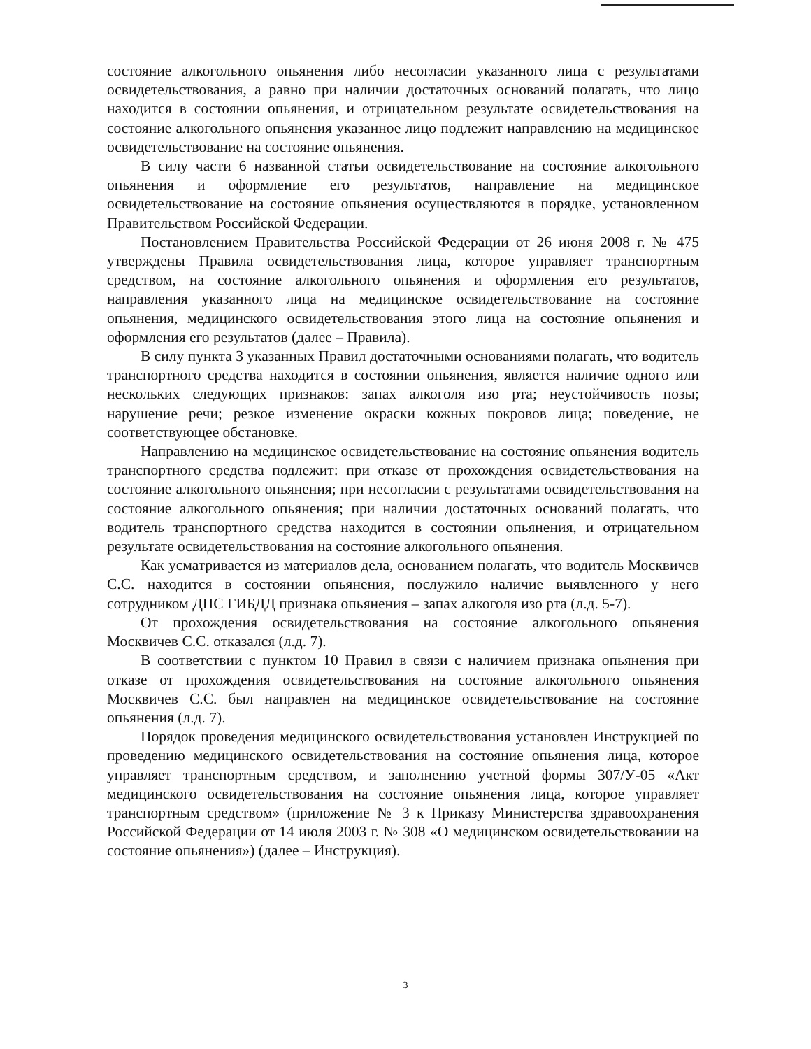состояние алкогольного опьянения либо несогласии указанного лица с результатами освидетельствования, а равно при наличии достаточных оснований полагать, что лицо находится в состоянии опьянения, и отрицательном результате освидетельствования на состояние алкогольного опьянения указанное лицо подлежит направлению на медицинское освидетельствование на состояние опьянения.
В силу части 6 названной статьи освидетельствование на состояние алкогольного опьянения и оформление его результатов, направление на медицинское освидетельствование на состояние опьянения осуществляются в порядке, установленном Правительством Российской Федерации.
Постановлением Правительства Российской Федерации от 26 июня 2008 г. № 475 утверждены Правила освидетельствования лица, которое управляет транспортным средством, на состояние алкогольного опьянения и оформления его результатов, направления указанного лица на медицинское освидетельствование на состояние опьянения, медицинского освидетельствования этого лица на состояние опьянения и оформления его результатов (далее – Правила).
В силу пункта 3 указанных Правил достаточными основаниями полагать, что водитель транспортного средства находится в состоянии опьянения, является наличие одного или нескольких следующих признаков: запах алкоголя изо рта; неустойчивость позы; нарушение речи; резкое изменение окраски кожных покровов лица; поведение, не соответствующее обстановке.
Направлению на медицинское освидетельствование на состояние опьянения водитель транспортного средства подлежит: при отказе от прохождения освидетельствования на состояние алкогольного опьянения; при несогласии с результатами освидетельствования на состояние алкогольного опьянения; при наличии достаточных оснований полагать, что водитель транспортного средства находится в состоянии опьянения, и отрицательном результате освидетельствования на состояние алкогольного опьянения.
Как усматривается из материалов дела, основанием полагать, что водитель Москвичев С.С. находится в состоянии опьянения, послужило наличие выявленного у него сотрудником ДПС ГИБДД признака опьянения – запах алкоголя изо рта (л.д. 5-7).
От прохождения освидетельствования на состояние алкогольного опьянения Москвичев С.С. отказался (л.д. 7).
В соответствии с пунктом 10 Правил в связи с наличием признака опьянения при отказе от прохождения освидетельствования на состояние алкогольного опьянения Москвичев С.С. был направлен на медицинское освидетельствование на состояние опьянения (л.д. 7).
Порядок проведения медицинского освидетельствования установлен Инструкцией по проведению медицинского освидетельствования на состояние опьянения лица, которое управляет транспортным средством, и заполнению учетной формы 307/У-05 «Акт медицинского освидетельствования на состояние опьянения лица, которое управляет транспортным средством» (приложение № 3 к Приказу Министерства здравоохранения Российской Федерации от 14 июля 2003 г. № 308 «О медицинском освидетельствовании на состояние опьянения») (далее – Инструкция).
3